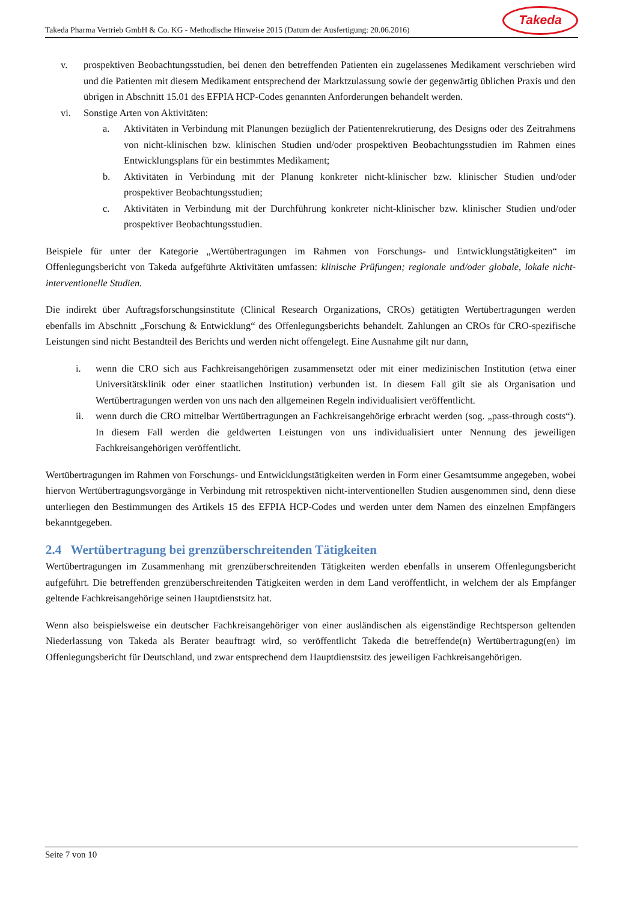Takeda Pharma Vertrieb GmbH & Co. KG - Methodische Hinweise 2015 (Datum der Ausfertigung: 20.06.2016)
Takeda
v. prospektiven Beobachtungsstudien, bei denen den betreffenden Patienten ein zugelassenes Medikament verschrieben wird und die Patienten mit diesem Medikament entsprechend der Marktzulassung sowie der gegenwärtig üblichen Praxis und den übrigen in Abschnitt 15.01 des EFPIA HCP-Codes genannten Anforderungen behandelt werden.
vi. Sonstige Arten von Aktivitäten:
a. Aktivitäten in Verbindung mit Planungen bezüglich der Patientenrekrutierung, des Designs oder des Zeitrahmens von nicht-klinischen bzw. klinischen Studien und/oder prospektiven Beobachtungsstudien im Rahmen eines Entwicklungsplans für ein bestimmtes Medikament;
b. Aktivitäten in Verbindung mit der Planung konkreter nicht-klinischer bzw. klinischer Studien und/oder prospektiver Beobachtungsstudien;
c. Aktivitäten in Verbindung mit der Durchführung konkreter nicht-klinischer bzw. klinischer Studien und/oder prospektiver Beobachtungsstudien.
Beispiele für unter der Kategorie „Wertübertragungen im Rahmen von Forschungs- und Entwicklungstätigkeiten“ im Offenlegungsbericht von Takeda aufgeführte Aktivitäten umfassen: klinische Prüfungen; regionale und/oder globale, lokale nicht-interventionelle Studien.
Die indirekt über Auftragsforschungsinstitute (Clinical Research Organizations, CROs) getätigten Wertübertragungen werden ebenfalls im Abschnitt „Forschung & Entwicklung“ des Offenlegungsberichts behandelt. Zahlungen an CROs für CRO-spezifische Leistungen sind nicht Bestandteil des Berichts und werden nicht offengelegt. Eine Ausnahme gilt nur dann,
i. wenn die CRO sich aus Fachkreisangehörigen zusammensetzt oder mit einer medizinischen Institution (etwa einer Universitätsklinik oder einer staatlichen Institution) verbunden ist. In diesem Fall gilt sie als Organisation und Wertübertragungen werden von uns nach den allgemeinen Regeln individualisiert veröffentlicht.
ii. wenn durch die CRO mittelbar Wertübertragungen an Fachkreisangehörige erbracht werden (sog. „pass-through costs“). In diesem Fall werden die geldwerten Leistungen von uns individualisiert unter Nennung des jeweiligen Fachkreisangehörigen veröffentlicht.
Wertübertragungen im Rahmen von Forschungs- und Entwicklungstätigkeiten werden in Form einer Gesamtsumme angegeben, wobei hiervon Wertübertragungsvorgänge in Verbindung mit retrospektiven nicht-interventionellen Studien ausgenommen sind, denn diese unterliegen den Bestimmungen des Artikels 15 des EFPIA HCP-Codes und werden unter dem Namen des einzelnen Empfängers bekanntgegeben.
2.4 Wertübertragung bei grenzüberschreitenden Tätigkeiten
Wertübertragungen im Zusammenhang mit grenzüberschreitenden Tätigkeiten werden ebenfalls in unserem Offenlegungsbericht aufgeführt. Die betreffenden grenzüberschreitenden Tätigkeiten werden in dem Land veröffentlicht, in welchem der als Empfänger geltende Fachkreisangehörige seinen Hauptdienstsitz hat.
Wenn also beispielsweise ein deutscher Fachkreisangehöriger von einer ausländischen als eigenständige Rechtsperson geltenden Niederlassung von Takeda als Berater beauftragt wird, so veröffentlicht Takeda die betreffende(n) Wertübertragung(en) im Offenlegungsbericht für Deutschland, und zwar entsprechend dem Hauptdienstsitz des jeweiligen Fachkreisangehörigen.
Seite 7 von 10